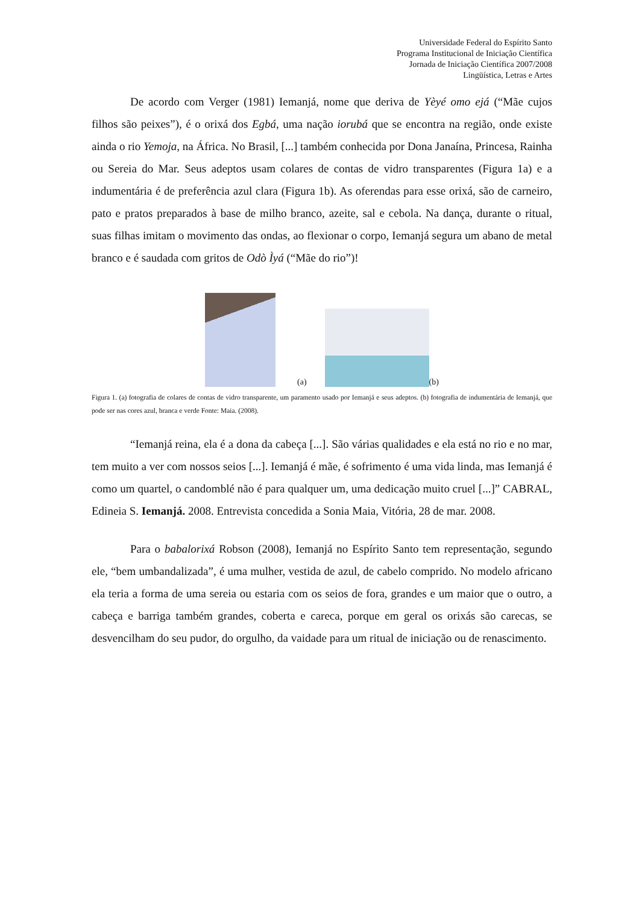Universidade Federal do Espírito Santo
Programa Institucional de Iniciação Científica
Jornada de Iniciação Científica 2007/2008
Lingüística, Letras e Artes
De acordo com Verger (1981) Iemanjá, nome que deriva de Yèyé omo ejá (“Mãe cujos filhos são peixes”), é o orixá dos Egbá, uma nação iorubá que se encontra na região, onde existe ainda o rio Yemoja, na África. No Brasil, [...] também conhecida por Dona Janaína, Princesa, Rainha ou Sereia do Mar. Seus adeptos usam colares de contas de vidro transparentes (Figura 1a) e a indumentária é de preferência azul clara (Figura 1b). As oferendas para esse orixá, são de carneiro, pato e pratos preparados à base de milho branco, azeite, sal e cebola. Na dança, durante o ritual, suas filhas imitam o movimento das ondas, ao flexionar o corpo, Iemanjá segura um abano de metal branco e é saudada com gritos de Odò Ìyá (“Mãe do rio”)!
(a)
(b)
Figura 1. (a) fotografia de colares de contas de vidro transparente, um paramento usado por Iemanjá e seus adeptos. (b) fotografia de indumentária de Iemanjá, que pode ser nas cores azul, branca e verde Fonte: Maia. (2008).
“Iemanjá reina, ela é a dona da cabeça [...]. São várias qualidades e ela está no rio e no mar, tem muito a ver com nossos seios [...]. Iemanjá é mãe, é sofrimento é uma vida linda, mas Iemanjá é como um quartel, o candomblé não é para qualquer um, uma dedicação muito cruel [...]” CABRAL, Edineia S. Iemanjá. 2008. Entrevista concedida a Sonia Maia, Vitória, 28 de mar. 2008.
Para o babalorixá Robson (2008), Iemanjá no Espírito Santo tem representação, segundo ele, “bem umbandalizada”, é uma mulher, vestida de azul, de cabelo comprido. No modelo africano ela teria a forma de uma sereia ou estaria com os seios de fora, grandes e um maior que o outro, a cabeça e barriga também grandes, coberta e careca, porque em geral os orixás são carecas, se desvencilham do seu pudor, do orgulho, da vaidade para um ritual de iniciação ou de renascimento.